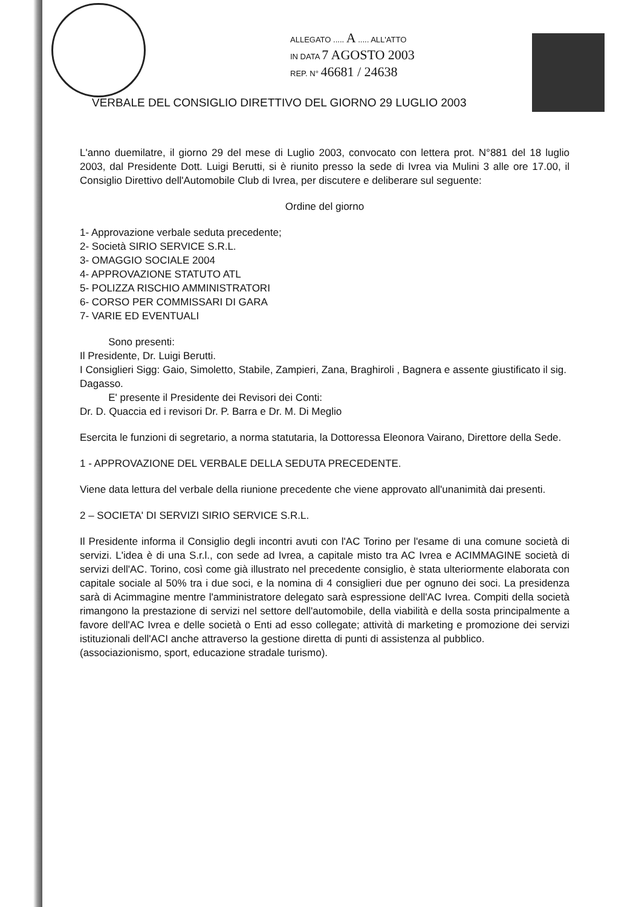ALLEGATO ..... A ..... ALL'ATTO
IN DATA 7 AGOSTO 2003
REP. N° 46681 / 24638
VERBALE DEL CONSIGLIO DIRETTIVO DEL GIORNO 29 LUGLIO 2003
L'anno duemilatre, il giorno 29 del mese di Luglio 2003, convocato con lettera prot. N°881 del 18 luglio 2003, dal Presidente Dott. Luigi Berutti, si è riunito presso la sede di Ivrea via Mulini 3 alle ore 17.00, il Consiglio Direttivo dell'Automobile Club di Ivrea, per discutere e deliberare sul seguente:
Ordine del giorno
1- Approvazione verbale seduta precedente;
2- Società SIRIO SERVICE S.R.L.
3- OMAGGIO SOCIALE 2004
4- APPROVAZIONE STATUTO ATL
5- POLIZZA RISCHIO AMMINISTRATORI
6- CORSO PER COMMISSARI DI GARA
7- VARIE ED EVENTUALI
Sono presenti:
Il Presidente, Dr. Luigi Berutti.
I Consiglieri Sigg: Gaio, Simoletto, Stabile, Zampieri, Zana, Braghiroli , Bagnera e assente giustificato il sig. Dagasso.
E' presente il Presidente dei Revisori dei Conti:
Dr. D. Quaccia ed i revisori Dr. P. Barra e Dr. M. Di Meglio
Esercita le funzioni di segretario, a norma statutaria, la Dottoressa Eleonora Vairano, Direttore della Sede.
1 - APPROVAZIONE DEL VERBALE DELLA SEDUTA PRECEDENTE.
Viene data lettura del verbale della riunione precedente che viene approvato all'unanimità dai presenti.
2 – SOCIETA' DI SERVIZI SIRIO SERVICE S.R.L.
Il Presidente informa il Consiglio degli incontri avuti con l'AC Torino per l'esame di una comune società di servizi. L'idea è di una S.r.l., con sede ad Ivrea, a capitale misto tra AC Ivrea e ACIMMAGINE società di servizi dell'AC. Torino, così come già illustrato nel precedente consiglio, è stata ulteriormente elaborata con capitale sociale al 50% tra i due soci, e la nomina di 4 consiglieri due per ognuno dei soci. La presidenza sarà di Acimmagine mentre l'amministratore delegato sarà espressione dell'AC Ivrea. Compiti della società rimangono la prestazione di servizi nel settore dell'automobile, della viabilità e della sosta principalmente a favore dell'AC Ivrea e delle società o Enti ad esso collegate; attività di marketing e promozione dei servizi istituzionali dell'ACI anche attraverso la gestione diretta di punti di assistenza al pubblico.
(associazionismo, sport, educazione stradale turismo).